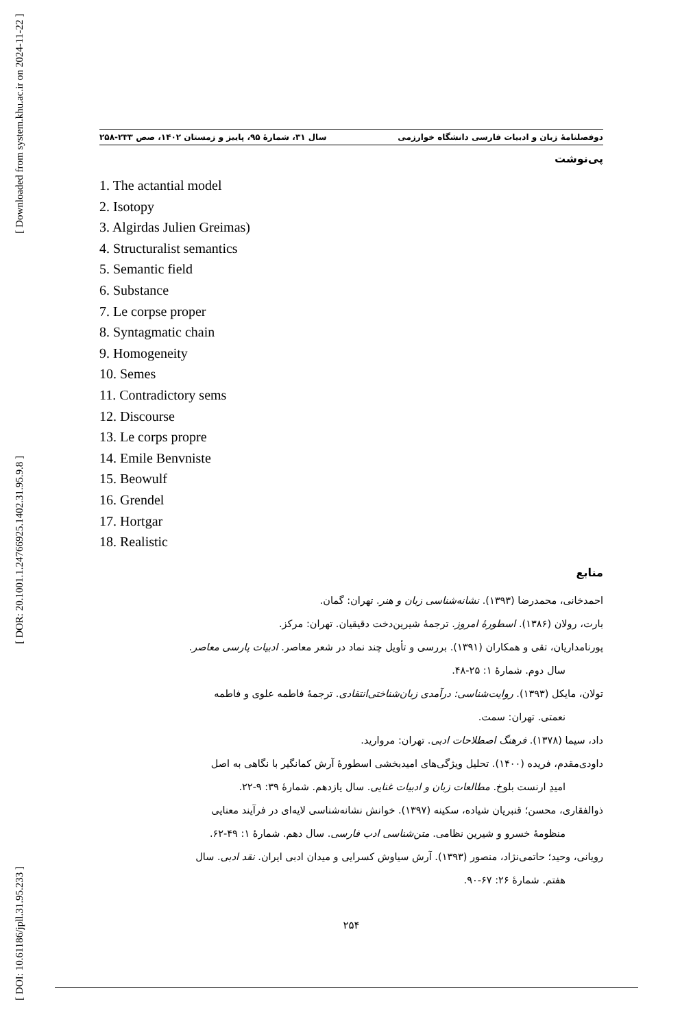[ Downloaded from system.khu.ac.ir on 2024-11-22 ]
[ DOR: 20.1001.1.24766925.1402.31.95.9.8 ]
[ DOI: 10.61186/jpll.31.95.233 ]
دوفصلنامهٔ زبان و ادبیات فارسی دانشگاه خوارزمی سال ۳۱، شمارهٔ ۹۵، پاییز و زمستان ۱۴۰۲، صص ۲۳۳-۲۵۸
پی‌نوشت
1. The actantial model
2. Isotopy
3. Algirdas Julien Greimas)
4. Structuralist semantics
5. Semantic field
6. Substance
7. Le corpse proper
8. Syntagmatic chain
9. Homogeneity
10. Semes
11. Contradictory sems
12. Discourse
13. Le corps propre
14. Emile Benvniste
15. Beowulf
16. Grendel
17. Hortgar
18. Realistic
منابع
احمدخانی، محمدرضا (۱۳۹۳). نشانه‌شناسی زبان و هنر. تهران: گمان.
بارت، رولان (۱۳۸۶). اسطورهٔ امروز. ترجمهٔ شیرین‌دخت دقیقیان. تهران: مرکز.
پورنامداریان، تقی و همکاران (۱۳۹۱). بررسی و تأویل چند نماد در شعر معاصر. ادبیات پارسی معاصر.
سال دوم. شمارهٔ ۱: ۲۵-۴۸.
تولان، مایکل (۱۳۹۳). روایت‌شناسی: درآمدی زبان‌شناختی‌انتقادی. ترجمهٔ فاطمه علوی و فاطمه
نعمتی. تهران: سمت.
داد، سیما (۱۳۷۸). فرهنگ اصطلاحات ادبی. تهران: مروارید.
داودی‌مقدم، فریده (۱۴۰۰). تحلیل ویژگی‌های امیدبخشی اسطورهٔ آرش کمانگیر با نگاهی به اصل
امیدِ ارنست بلوخ. مطالعات زبان و ادبیات غنایی. سال یازدهم. شمارهٔ ۳۹: ۹-۲۲.
ذوالفقاری، محسن؛ قنبریان شیاده، سکینه (۱۳۹۷). خوانش نشانه‌شناسی لایه‌ای در فرآیند معنایی
منظومهٔ خسرو و شیرین نظامی. متن‌شناسی ادب فارسی. سال دهم. شمارهٔ ۱: ۴۹-۶۲.
رویانی، وحید؛ حاتمی‌نژاد، منصور (۱۳۹۳). آرش سیاوش کسرایی و میدان ادبی ایران. نقد ادبی. سال
هفتم. شمارهٔ ۲۶: ۶۷-۹۰.
۲۵۴